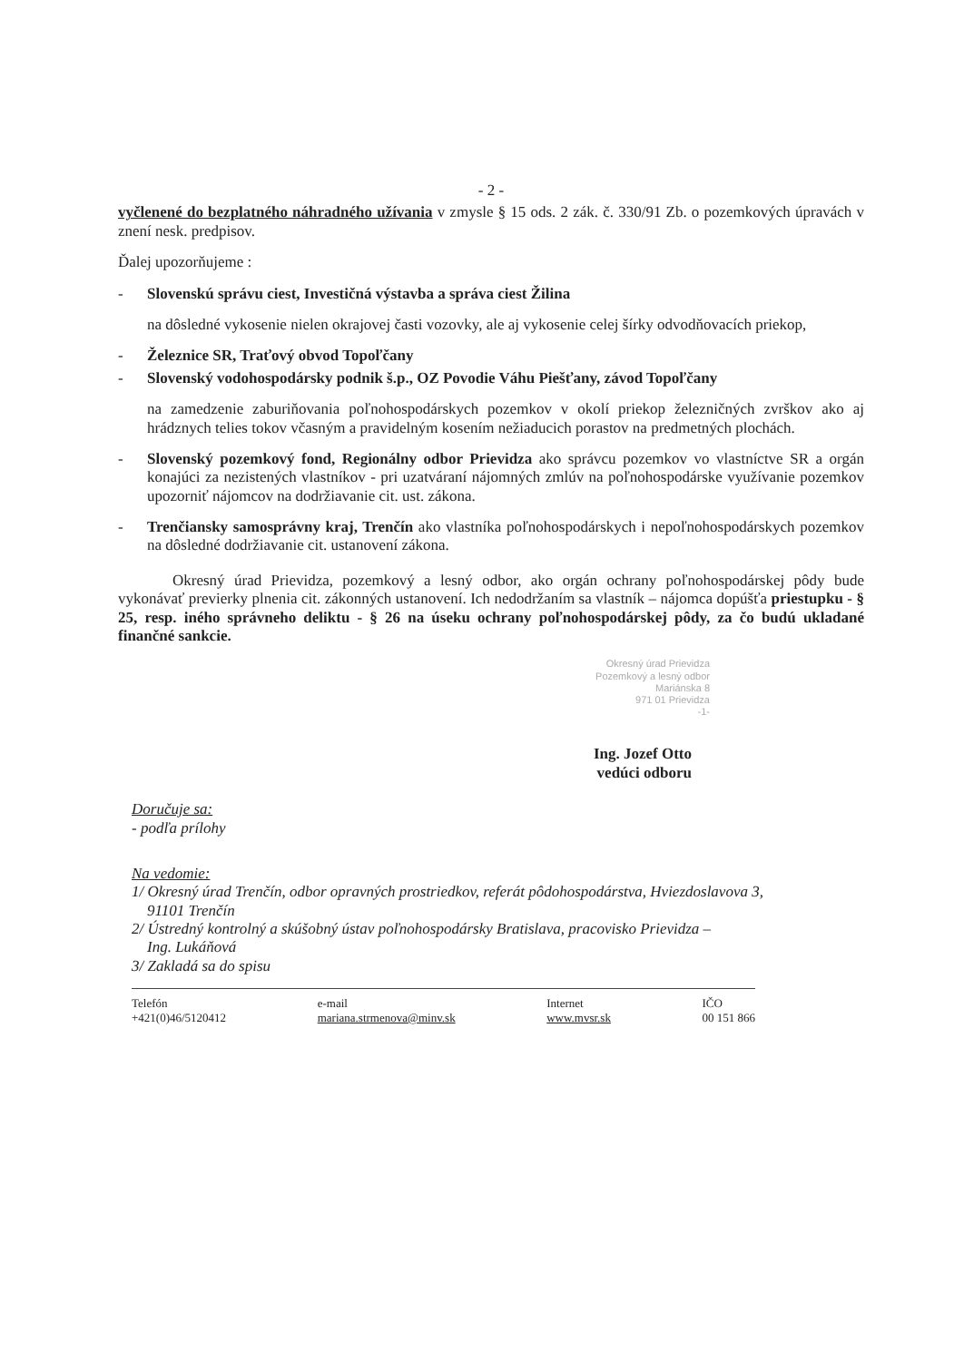- 2 -
vyčlenené do bezplatného náhradného užívania v zmysle § 15 ods. 2 zák. č. 330/91 Zb. o pozemkových úpravách v znení nesk. predpisov.
Ďalej upozorňujeme :
- Slovenskú správu ciest, Investičná výstavba a správa ciest Žilina
na dôsledné vykosenie nielen okrajovej časti vozovky, ale aj vykosenie celej šírky odvodňovacích priekop,
- Železnice SR, Traťový obvod Topoľčany
- Slovenský vodohospodársky podnik š.p., OZ Povodie Váhu Piešťany, závod Topoľčany
na zamedzenie zaburiňovania poľnohospodárskych pozemkov v okolí priekop železničných zvrškov ako aj hrádznych telies tokov včasným a pravidelným kosením nežiaducich porastov na predmetných plochách.
- Slovenský pozemkový fond, Regionálny odbor Prievidza ako správcu pozemkov vo vlastníctve SR a orgán konajúci za nezistených vlastníkov - pri uzatváraní nájomných zmlúv na poľnohospodárske využívanie pozemkov upozorniť nájomcov na dodržiavanie cit. ust. zákona.
- Trenčiansky samosprávny kraj, Trenčín ako vlastníka poľnohospodárskych i nepoľnohospodárskych pozemkov na dôsledné dodržiavanie cit. ustanovení zákona.
Okresný úrad Prievidza, pozemkový a lesný odbor, ako orgán ochrany poľnohospodárskej pôdy bude vykonávať previerky plnenia cit. zákonných ustanovení. Ich nedodržaním sa vlastník – nájomca dopúšťa priestupku - § 25, resp. iného správneho deliktu - § 26 na úseku ochrany poľnohospodárskej pôdy, za čo budú ukladané finančné sankcie.
Okresný úrad Prievidza
Pozemkový a lesný odbor
Mariánska 8
971 01 Prievidza
-1-
Ing. Jozef Otto
vedúci odboru
Doručuje sa:
- podľa prílohy
Na vedomie:
1/ Okresný úrad Trenčín, odbor opravných prostriedkov, referát pôdohospodárstva, Hviezdoslavova 3,
91101 Trenčín
2/ Ústredný kontrolný a skúšobný ústav poľnohospodársky Bratislava, pracovisko Prievidza –
Ing. Lukáňová
3/ Zakladá sa do spisu
Telefón
+421(0)46/5120412
e-mail
mariana.strmenova@minv.sk
Internet
www.mvsr.sk
IČO
00 151 866